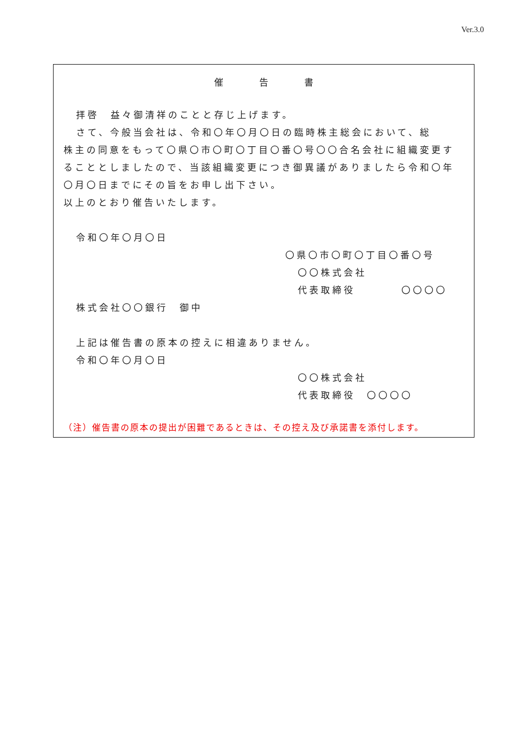Ver.3.0
催　　　　告　　　　書
拝啓　益々御清祥のことと存じ上げます。
さて、今般当会社は、令和〇年〇月〇日の臨時株主総会において、総
株主の同意をもって〇県〇市〇町〇丁目〇番〇号〇〇合名会社に組織変更することとしましたので、当該組織変更につき御異議がありましたら令和〇年〇月〇日までにその旨をお申し出下さい。
以上のとおり催告いたします。
令和〇年〇月〇日
〇県〇市〇町〇丁目〇番〇号
〇〇株式会社
代表取締役　　　　〇〇〇〇
株式会社〇〇銀行　御中
上記は催告書の原本の控えに相違ありません。
令和〇年〇月〇日
〇〇株式会社
代表取締役　〇〇〇〇
（注）催告書の原本の提出が困難であるときは、その控え及び承諾書を添付します。